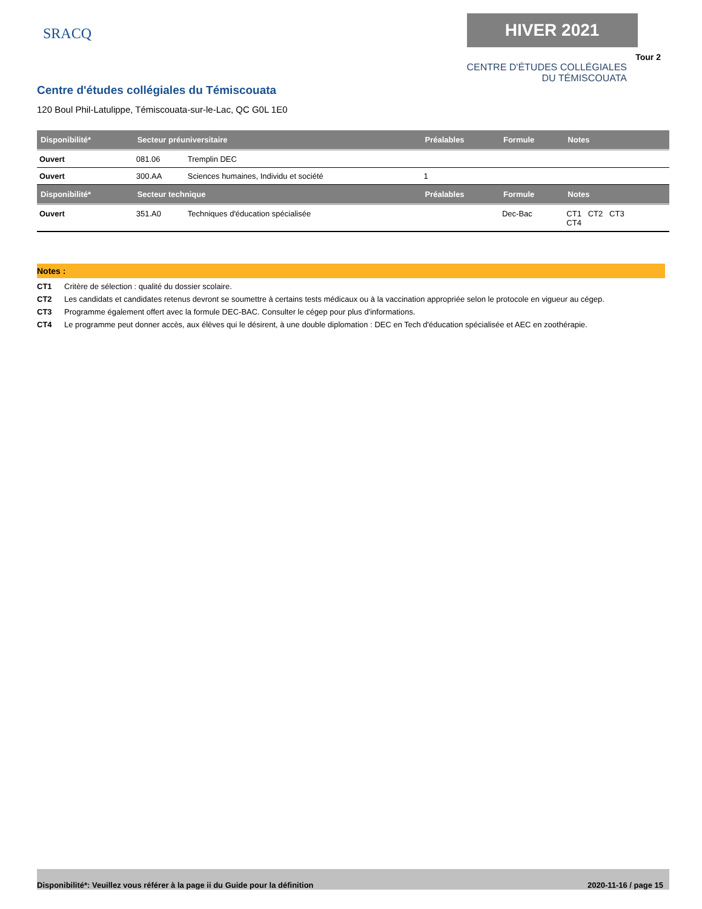SRACQ
HIVER 2021
Tour 2
CENTRE D'ÉTUDES COLLÉGIALES
DU TÉMISCOUATA
Centre d'études collégiales du Témiscouata
120 Boul Phil-Latulippe, Témiscouata-sur-le-Lac, QC G0L 1E0
| Disponibilité* | Secteur préuniversitaire | | Préalables | Formule | Notes |
| --- | --- | --- | --- | --- | --- |
| Ouvert | 081.06 | Tremplin DEC | | | |
| Ouvert | 300.AA | Sciences humaines, Individu et société | 1 | | |
| Disponibilité* | Secteur technique | | Préalables | Formule | Notes |
| Ouvert | 351.A0 | Techniques d'éducation spécialisée | | Dec-Bac | CT1 CT2 CT3 CT4 |
Notes :
CT1 Critère de sélection : qualité du dossier scolaire.
CT2 Les candidats et candidates retenus devront se soumettre à certains tests médicaux ou à la vaccination appropriée selon le protocole en vigueur au cégep.
CT3 Programme également offert avec la formule DEC-BAC. Consulter le cégep pour plus d'informations.
CT4 Le programme peut donner accès, aux élèves qui le désirent, à une double diplomation : DEC en Tech d'éducation spécialisée et AEC en zoothérapie.
Disponibilité*: Veuillez vous référer à la page ii du Guide pour la définition 2020-11-16 / page 15